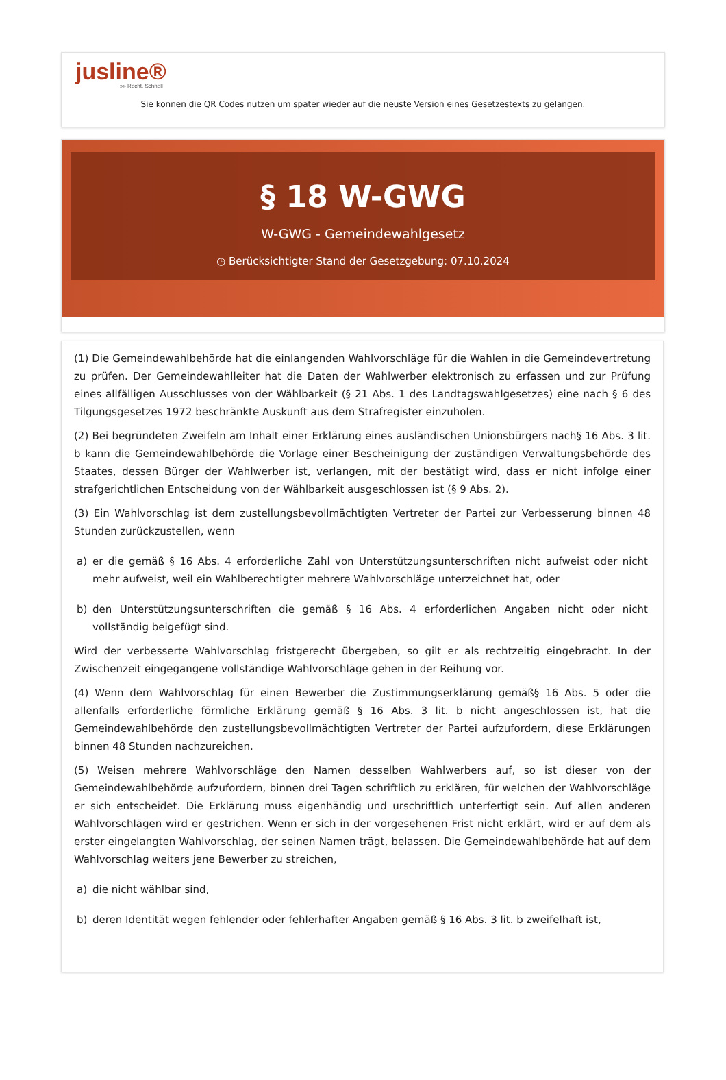jusline®
»» Recht. Schnell
Sie können die QR Codes nützen um später wieder auf die neuste Version eines Gesetzestexts zu gelangen.
§ 18 W-GWG
W-GWG - Gemeindewahlgesetz
◷ Berücksichtigter Stand der Gesetzgebung: 07.10.2024
(1) Die Gemeindewahlbehörde hat die einlangenden Wahlvorschläge für die Wahlen in die Gemeindevertretung zu prüfen. Der Gemeindewahlleiter hat die Daten der Wahlwerber elektronisch zu erfassen und zur Prüfung eines allfälligen Ausschlusses von der Wählbarkeit (§ 21 Abs. 1 des Landtagswahlgesetzes) eine nach § 6 des Tilgungsgesetzes 1972 beschränkte Auskunft aus dem Strafregister einzuholen.
(2) Bei begründeten Zweifeln am Inhalt einer Erklärung eines ausländischen Unionsbürgers nach§ 16 Abs. 3 lit. b kann die Gemeindewahlbehörde die Vorlage einer Bescheinigung der zuständigen Verwaltungsbehörde des Staates, dessen Bürger der Wahlwerber ist, verlangen, mit der bestätigt wird, dass er nicht infolge einer strafgerichtlichen Entscheidung von der Wählbarkeit ausgeschlossen ist (§ 9 Abs. 2).
(3) Ein Wahlvorschlag ist dem zustellungsbevollmächtigten Vertreter der Partei zur Verbesserung binnen 48 Stunden zurückzustellen, wenn
a) er die gemäß § 16 Abs. 4 erforderliche Zahl von Unterstützungsunterschriften nicht aufweist oder nicht mehr aufweist, weil ein Wahlberechtigter mehrere Wahlvorschläge unterzeichnet hat, oder
b) den Unterstützungsunterschriften die gemäß § 16 Abs. 4 erforderlichen Angaben nicht oder nicht vollständig beigefügt sind.
Wird der verbesserte Wahlvorschlag fristgerecht übergeben, so gilt er als rechtzeitig eingebracht. In der Zwischenzeit eingegangene vollständige Wahlvorschläge gehen in der Reihung vor.
(4) Wenn dem Wahlvorschlag für einen Bewerber die Zustimmungserklärung gemäß§ 16 Abs. 5 oder die allenfalls erforderliche förmliche Erklärung gemäß § 16 Abs. 3 lit. b nicht angeschlossen ist, hat die Gemeindewahlbehörde den zustellungsbevollmächtigten Vertreter der Partei aufzufordern, diese Erklärungen binnen 48 Stunden nachzureichen.
(5) Weisen mehrere Wahlvorschläge den Namen desselben Wahlwerbers auf, so ist dieser von der Gemeindewahlbehörde aufzufordern, binnen drei Tagen schriftlich zu erklären, für welchen der Wahlvorschläge er sich entscheidet. Die Erklärung muss eigenhändig und urschriftlich unterfertigt sein. Auf allen anderen Wahlvorschlägen wird er gestrichen. Wenn er sich in der vorgesehenen Frist nicht erklärt, wird er auf dem als erster eingelangten Wahlvorschlag, der seinen Namen trägt, belassen. Die Gemeindewahlbehörde hat auf dem Wahlvorschlag weiters jene Bewerber zu streichen,
a) die nicht wählbar sind,
b) deren Identität wegen fehlender oder fehlerhafter Angaben gemäß § 16 Abs. 3 lit. b zweifelhaft ist,